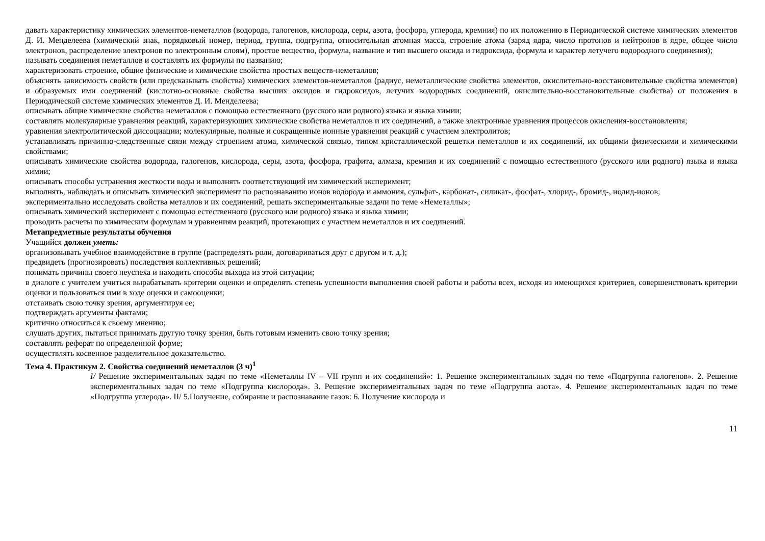давать характеристику химических элементов-неметаллов (водорода, галогенов, кислорода, серы, азота, фосфора, углерода, кремния) по их положению в Периодической системе химических элементов Д. И. Менделеева (химический знак, порядковый номер, период, группа, подгруппа, относительная атомная масса, строение атома (заряд ядра, число протонов и нейтронов в ядре, общее число электронов, распределение электронов по электронным слоям), простое вещество, формула, название и тип высшего оксида и гидроксида, формула и характер летучего водородного соединения);
называть соединения неметаллов и составлять их формулы по названию;
характеризовать строение, общие физические и химические свойства простых веществ-неметаллов;
объяснять зависимость свойств (или предсказывать свойства) химических элементов-неметаллов (радиус, неметаллические свойства элементов, окислительно-восстановительные свойства элементов) и образуемых ими соединений (кислотно-основные свойства высших оксидов и гидроксидов, летучих водородных соединений, окислительно-восстановительные свойства) от положения в Периодической системе химических элементов Д. И. Менделеева;
описывать общие химические свойства неметаллов с помощью естественного (русского или родного) языка и языка химии;
составлять молекулярные уравнения реакций, характеризующих химические свойства неметаллов и их соединений, а также электронные уравнения процессов окисления-восстановления;
уравнения электролитической диссоциации; молекулярные, полные и сокращенные ионные уравнения реакций с участием электролитов;
устанавливать причинно-следственные связи между строением атома, химической связью, типом кристаллической решетки неметаллов и их соединений, их общими физическими и химическими свойствами;
описывать химические свойства водорода, галогенов, кислорода, серы, азота, фосфора, графита, алмаза, кремния и их соединений с помощью естественного (русского или родного) языка и языка химии;
описывать способы устранения жесткости воды и выполнять соответствующий им химический эксперимент;
выполнять, наблюдать и описывать химический эксперимент по распознаванию ионов водорода и аммония, сульфат-, карбонат-, силикат-, фосфат-, хлорид-, бромид-, иодид-ионов;
экспериментально исследовать свойства металлов и их соединений, решать экспериментальные задачи по теме «Неметаллы»;
описывать химический эксперимент с помощью естественного (русского или родного) языка и языка химии;
проводить расчеты по химическим формулам и уравнениям реакций, протекающих с участием неметаллов и их соединений.
Метапредметные результаты обучения
Учащийся должен уметь:
организовывать учебное взаимодействие в группе (распределять роли, договариваться друг с другом и т. д.);
предвидеть (прогнозировать) последствия коллективных решений;
понимать причины своего неуспеха и находить способы выхода из этой ситуации;
в диалоге с учителем учиться вырабатывать критерии оценки и определять степень успешности выполнения своей работы и работы всех, исходя из имеющихся критериев, совершенствовать критерии оценки и пользоваться ими в ходе оценки и самооценки;
отстаивать свою точку зрения, аргументируя ее;
подтверждать аргументы фактами;
критично относиться к своему мнению;
слушать других, пытаться принимать другую точку зрения, быть готовым изменить свою точку зрения;
составлять реферат по определенной форме;
осуществлять косвенное разделительное доказательство.
Тема 4. Практикум 2. Свойства соединений неметаллов (3 ч)<sup>1</sup>
I/ Решение экспериментальных задач по теме «Неметаллы IV – VII групп и их соединений»: 1. Решение экспериментальных задач по теме «Подгруппа галогенов». 2. Решение экспериментальных задач по теме «Подгруппа кислорода». 3. Решение экспериментальных задач по теме «Подгруппа азота». 4. Решение экспериментальных задач по теме «Подгруппа углерода». II/ 5.Получение, собирание и распознавание газов: 6. Получение кислорода и
11